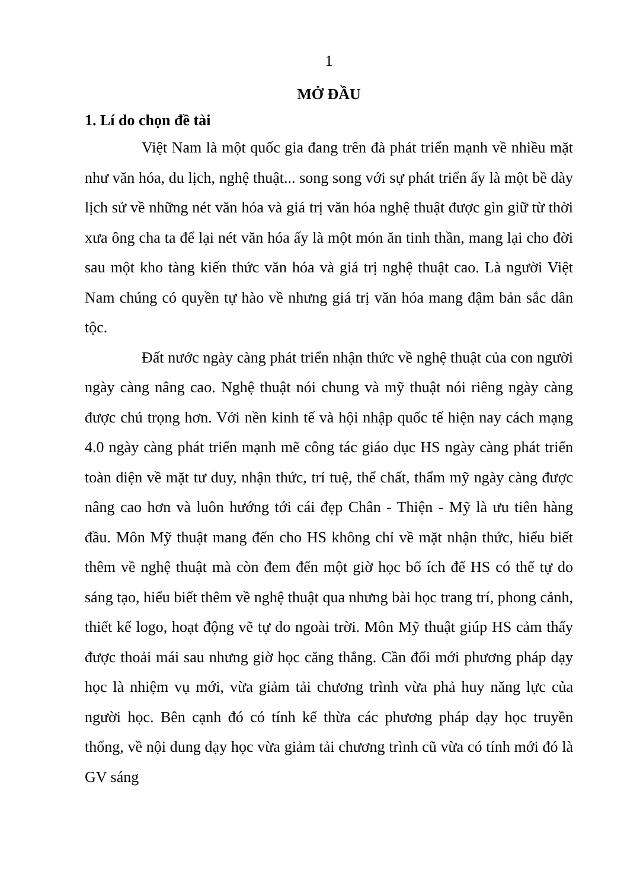1
MỞ ĐẦU
1. Lí do chọn đề tài
Việt Nam là một quốc gia đang trên đà phát triển mạnh về nhiều mặt như văn hóa, du lịch, nghệ thuật... song song với sự phát triển ấy là một bề dày lịch sử về những nét văn hóa và giá trị văn hóa nghệ thuật được gìn giữ từ thời xưa ông cha ta để lại nét văn hóa ấy là một món ăn tinh thần, mang lại cho đời sau một kho tàng kiến thức văn hóa và giá trị nghệ thuật cao. Là người Việt Nam chúng có quyền tự hào về nhưng giá trị văn hóa mang đậm bản sắc dân tộc.
Đất nước ngày càng phát triển nhận thức về nghệ thuật của con người ngày càng nâng cao. Nghệ thuật nói chung và mỹ thuật nói riêng ngày càng được chú trọng hơn. Với nền kinh tế và hội nhập quốc tế hiện nay cách mạng 4.0 ngày càng phát triển mạnh mẽ công tác giáo dục HS ngày càng phát triển toàn diện về mặt tư duy, nhận thức, trí tuệ, thể chất, thẩm mỹ ngày càng được nâng cao hơn và luôn hướng tới cái đẹp Chân - Thiện - Mỹ là ưu tiên hàng đầu. Môn Mỹ thuật mang đến cho HS không chỉ về mặt nhận thức, hiểu biết thêm về nghệ thuật mà còn đem đến một giờ học bổ ích để HS có thể tự do sáng tạo, hiểu biết thêm về nghệ thuật qua nhưng bài học trang trí, phong cảnh, thiết kế logo, hoạt động vẽ tự do ngoài trời. Môn Mỹ thuật giúp HS cảm thấy được thoải mái sau nhưng giờ học căng thẳng. Cần đổi mới phương pháp dạy học là nhiệm vụ mới, vừa giảm tải chương trình vừa phả huy năng lực của người học. Bên cạnh đó có tính kế thừa các phương pháp dạy học truyền thống, về nội dung dạy học vừa giảm tải chương trình cũ vừa có tính mới đó là GV sáng